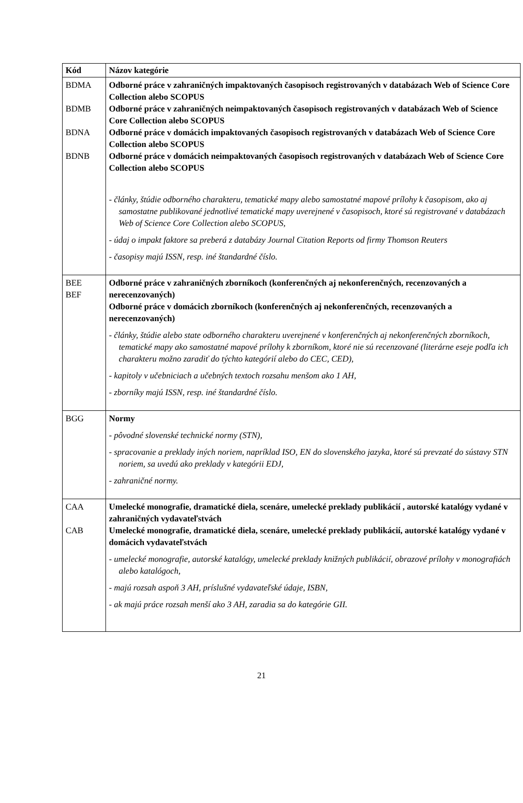| Kód | Názov kategórie |
| --- | --- |
| BDMA BDMB BDNA BDNB | Odborné práce v zahraničných impaktovaných časopisoch registrovaných v databázach Web of Science Core Collection alebo SCOPUS Odborné práce v zahraničných neimpaktovaných časopisoch registrovaných v databázach Web of Science Core Collection alebo SCOPUS Odborné práce v domácich impaktovaných časopisoch registrovaných v databázach Web of Science Core Collection alebo SCOPUS Odborné práce v domácich neimpaktovaných časopisoch registrovaných v databázach Web of Science Core Collection alebo SCOPUS - články, štúdie odborného charakteru, tematické mapy alebo samostatné mapové prílohy k časopisom, ako aj samostatne publikované jednotlivé tematické mapy uverejnené v časopisoch, ktoré sú registrované v databázach Web of Science Core Collection alebo SCOPUS, - údaj o impakt faktore sa preberá z databázy Journal Citation Reports od firmy Thomson Reuters - časopisy majú ISSN, resp. iné štandardné číslo. |
| BEE BEF | Odborné práce v zahraničných zborníkoch (konferenčných aj nekonferenčných, recenzovaných a nerecenzovaných) Odborné práce v domácich zborníkoch (konferenčných aj nekonferenčných, recenzovaných a nerecenzovaných) - články, štúdie alebo state odborného charakteru uverejnené v konferenčných aj nekonferenčných zborníkoch, tematické mapy ako samostatné mapové prílohy k zborníkom, ktoré nie sú recenzované (literárne eseje podľa ich charakteru možno zaradiť do týchto kategórií alebo do CEC, CED), - kapitoly v učebniciach a učebných textoch rozsahu menšom ako 1 AH, - zborníky majú ISSN, resp. iné štandardné číslo. |
| BGG | Normy - pôvodné slovenské technické normy (STN), - spracovanie a preklady iných noriem, napríklad ISO, EN do slovenského jazyka, ktoré sú prevzaté do sústavy STN noriem, sa uvedú ako preklady v kategórii EDJ, - zahraničné normy. |
| CAA CAB | Umelecké monografie, dramatické diela, scenáre, umelecké preklady publikácií , autorské katalógy vydané v zahraničných vydavateľstvách Umelecké monografie, dramatické diela, scenáre, umelecké preklady publikácií, autorské katalógy vydané v domácich vydavateľstvách - umelecké monografie, autorské katalógy, umelecké preklady knižných publikácií, obrazové prílohy v monografiách alebo katalógoch, - majú rozsah aspoň 3 AH, príslušné vydavateľské údaje, ISBN, - ak majú práce rozsah menší ako 3 AH, zaradia sa do kategórie GII. |
21